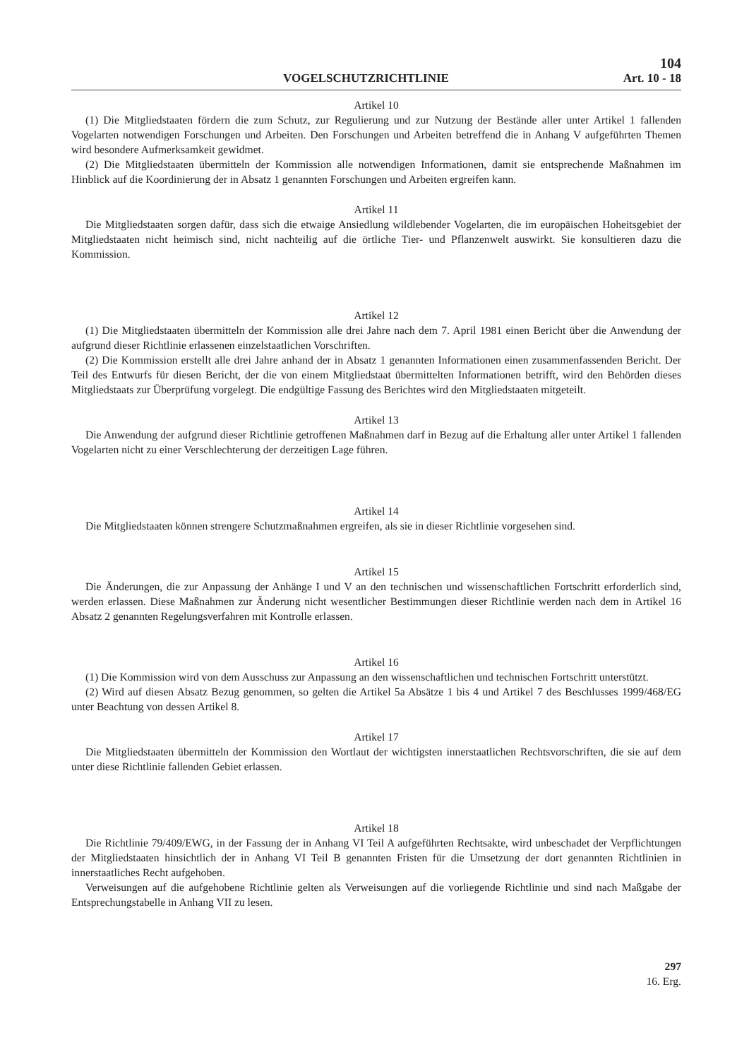104
VOGELSCHUTZRICHTLINIE Art. 10 - 18
Artikel 10
(1) Die Mitgliedstaaten fördern die zum Schutz, zur Regulierung und zur Nutzung der Bestände aller unter Artikel 1 fallenden Vogelarten notwendigen Forschungen und Arbeiten. Den Forschungen und Arbeiten betreffend die in Anhang V aufgeführten Themen wird besondere Aufmerksamkeit gewidmet.
(2) Die Mitgliedstaaten übermitteln der Kommission alle notwendigen Informationen, damit sie entsprechende Maßnahmen im Hinblick auf die Koordinierung der in Absatz 1 genannten Forschungen und Arbeiten ergreifen kann.
Artikel 11
Die Mitgliedstaaten sorgen dafür, dass sich die etwaige Ansiedlung wildlebender Vogelarten, die im europäischen Hoheitsgebiet der Mitgliedstaaten nicht heimisch sind, nicht nachteilig auf die örtliche Tier- und Pflanzenwelt auswirkt. Sie konsultieren dazu die Kommission.
Artikel 12
(1) Die Mitgliedstaaten übermitteln der Kommission alle drei Jahre nach dem 7. April 1981 einen Bericht über die Anwendung der aufgrund dieser Richtlinie erlassenen einzelstaatlichen Vorschriften.
(2) Die Kommission erstellt alle drei Jahre anhand der in Absatz 1 genannten Informationen einen zusammenfassenden Bericht. Der Teil des Entwurfs für diesen Bericht, der die von einem Mitgliedstaat übermittelten Informationen betrifft, wird den Behörden dieses Mitgliedstaats zur Überprüfung vorgelegt. Die endgültige Fassung des Berichtes wird den Mitgliedstaaten mitgeteilt.
Artikel 13
Die Anwendung der aufgrund dieser Richtlinie getroffenen Maßnahmen darf in Bezug auf die Erhaltung aller unter Artikel 1 fallenden Vogelarten nicht zu einer Verschlechterung der derzeitigen Lage führen.
Artikel 14
Die Mitgliedstaaten können strengere Schutzmaßnahmen ergreifen, als sie in dieser Richtlinie vorgesehen sind.
Artikel 15
Die Änderungen, die zur Anpassung der Anhänge I und V an den technischen und wissenschaftlichen Fortschritt erforderlich sind, werden erlassen. Diese Maßnahmen zur Änderung nicht wesentlicher Bestimmungen dieser Richtlinie werden nach dem in Artikel 16 Absatz 2 genannten Regelungsverfahren mit Kontrolle erlassen.
Artikel 16
(1) Die Kommission wird von dem Ausschuss zur Anpassung an den wissenschaftlichen und technischen Fortschritt unterstützt.
(2) Wird auf diesen Absatz Bezug genommen, so gelten die Artikel 5a Absätze 1 bis 4 und Artikel 7 des Beschlusses 1999/468/EG unter Beachtung von dessen Artikel 8.
Artikel 17
Die Mitgliedstaaten übermitteln der Kommission den Wortlaut der wichtigsten innerstaatlichen Rechtsvorschriften, die sie auf dem unter diese Richtlinie fallenden Gebiet erlassen.
Artikel 18
Die Richtlinie 79/409/EWG, in der Fassung der in Anhang VI Teil A aufgeführten Rechtsakte, wird unbeschadet der Verpflichtungen der Mitgliedstaaten hinsichtlich der in Anhang VI Teil B genannten Fristen für die Umsetzung der dort genannten Richtlinien in innerstaatliches Recht aufgehoben.
Verweisungen auf die aufgehobene Richtlinie gelten als Verweisungen auf die vorliegende Richtlinie und sind nach Maßgabe der Entsprechungstabelle in Anhang VII zu lesen.
297
16. Erg.